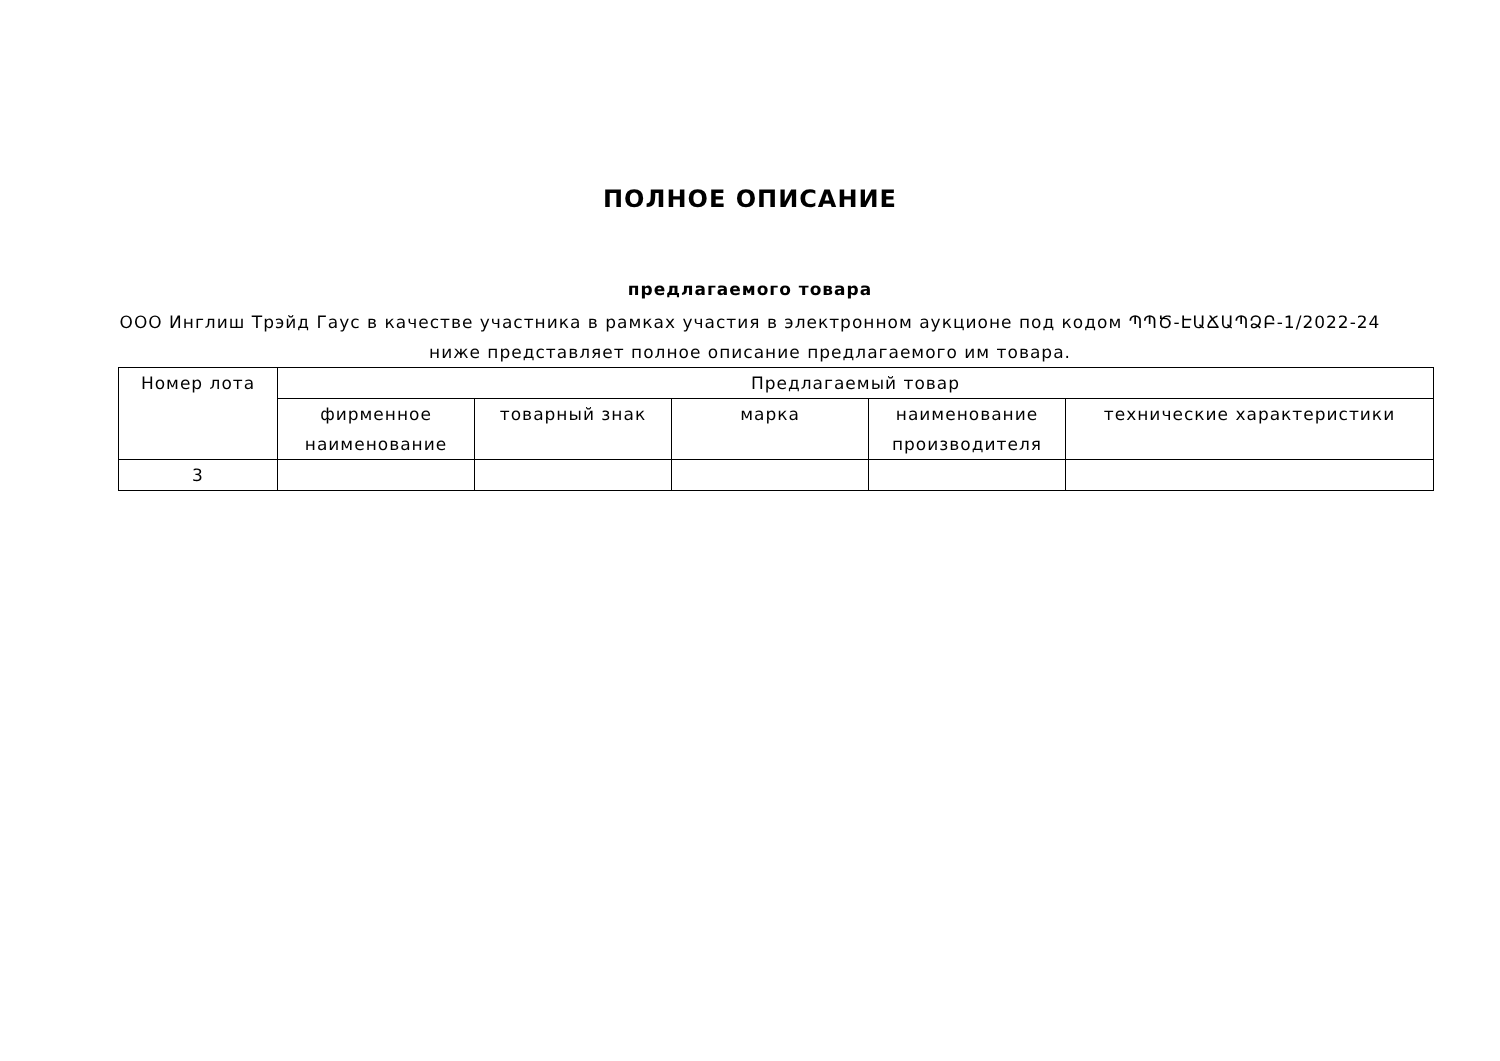ПОЛНОЕ ОПИСАНИЕ
предлагаемого товара
ООО Инглиш Трэйд Гаус в качестве участника в рамках участия в электронном аукционе под кодом ՊՊԾ-ԷԱՃԱՊՁԲ-1/2022-24 ниже представляет полное описание предлагаемого им товара.
| Номер лота | Предлагаемый товар | | | | |
| --- | --- | --- | --- | --- | --- |
| | фирменное наименование | товарный знак | марка | наименование производителя | технические характеристики |
| 3 | | | | | |